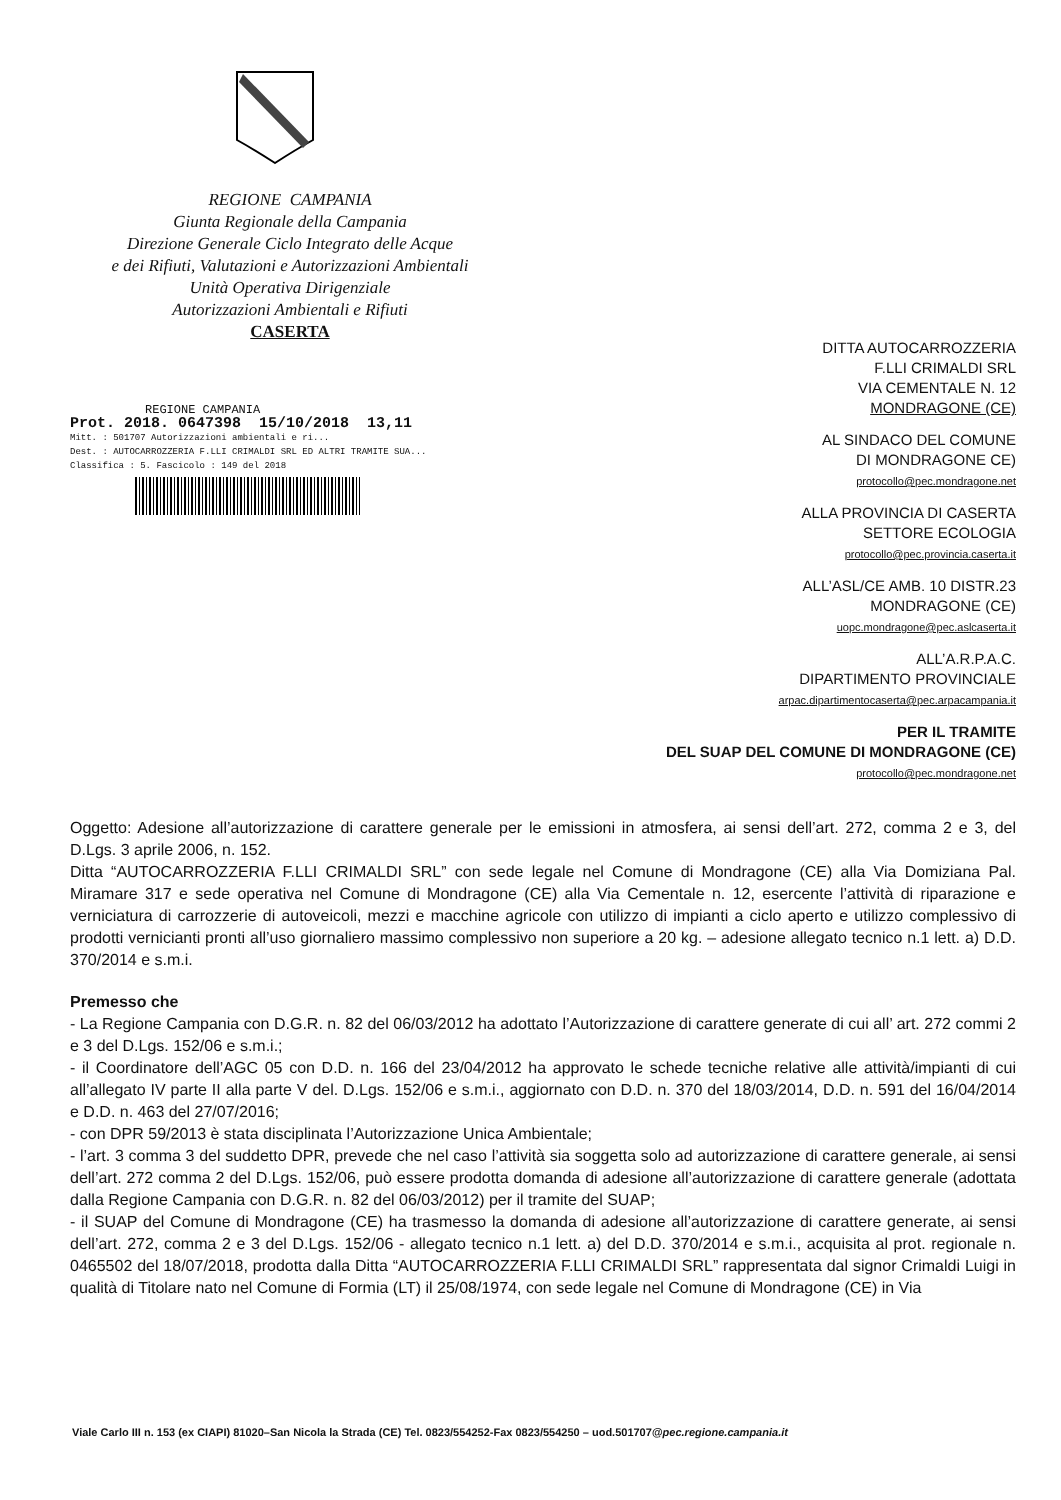REGIONE CAMPANIA
Giunta Regionale della Campania
Direzione Generale Ciclo Integrato delle Acque
e dei Rifiuti, Valutazioni e Autorizzazioni Ambientali
Unità Operativa Dirigenziale
Autorizzazioni Ambientali e Rifiuti
CASERTA
REGIONE CAMPANIA
Prot. 2018. 0647398 15/10/2018 13,11
Mitt. : 501707 Autorizzazioni ambientali e ri...
Dest. : AUTOCARROZZERIA F.LLI CRIMALDI SRL ED ALTRI TRAMITE SUA...
Classifica : 5. Fascicolo : 149 del 2018
DITTA AUTOCARROZZERIA
F.LLI CRIMALDI SRL
VIA CEMENTALE N. 12
MONDRAGONE (CE)
AL SINDACO DEL COMUNE
DI MONDRAGONE CE)
protocollo@pec.mondragone.net
ALLA PROVINCIA DI CASERTA
SETTORE ECOLOGIA
protocollo@pec.provincia.caserta.it
ALL’ASL/CE AMB. 10 DISTR.23
MONDRAGONE (CE)
uopc.mondragone@pec.aslcaserta.it
ALL’A.R.P.A.C.
DIPARTIMENTO PROVINCIALE
arpac.dipartimentocaserta@pec.arpacampania.it
PER IL TRAMITE
DEL SUAP DEL COMUNE DI MONDRAGONE (CE)
protocollo@pec.mondragone.net
Oggetto: Adesione all’autorizzazione di carattere generale per le emissioni in atmosfera, ai sensi dell’art. 272, comma 2 e 3, del D.Lgs. 3 aprile 2006, n. 152.
Ditta “AUTOCARROZZERIA F.LLI CRIMALDI SRL” con sede legale nel Comune di Mondragone (CE) alla Via Domiziana Pal. Miramare 317 e sede operativa nel Comune di Mondragone (CE) alla Via Cementale n. 12, esercente l’attività di riparazione e verniciatura di carrozzerie di autoveicoli, mezzi e macchine agricole con utilizzo di impianti a ciclo aperto e utilizzo complessivo di prodotti vernicianti pronti all’uso giornaliero massimo complessivo non superiore a 20 kg. – adesione allegato tecnico n.1 lett. a) D.D. 370/2014 e s.m.i.
Premesso che
- La Regione Campania con D.G.R. n. 82 del 06/03/2012 ha adottato l’Autorizzazione di carattere generate di cui all’ art. 272 commi 2 e 3 del D.Lgs. 152/06 e s.m.i.;
- il Coordinatore dell’AGC 05 con D.D. n. 166 del 23/04/2012 ha approvato le schede tecniche relative alle attività/impianti di cui all’allegato IV parte II alla parte V del. D.Lgs. 152/06 e s.m.i., aggiornato con D.D. n. 370 del 18/03/2014, D.D. n. 591 del 16/04/2014 e D.D. n. 463 del 27/07/2016;
- con DPR 59/2013 è stata disciplinata l’Autorizzazione Unica Ambientale;
- l’art. 3 comma 3 del suddetto DPR, prevede che nel caso l’attività sia soggetta solo ad autorizzazione di carattere generale, ai sensi dell’art. 272 comma 2 del D.Lgs. 152/06, può essere prodotta domanda di adesione all’autorizzazione di carattere generale (adottata dalla Regione Campania con D.G.R. n. 82 del 06/03/2012) per il tramite del SUAP;
- il SUAP del Comune di Mondragone (CE) ha trasmesso la domanda di adesione all’autorizzazione di carattere generate, ai sensi dell’art. 272, comma 2 e 3 del D.Lgs. 152/06 - allegato tecnico n.1 lett. a) del D.D. 370/2014 e s.m.i., acquisita al prot. regionale n. 0465502 del 18/07/2018, prodotta dalla Ditta “AUTOCARROZZERIA F.LLI CRIMALDI SRL” rappresentata dal signor Crimaldi Luigi in qualità di Titolare nato nel Comune di Formia (LT) il 25/08/1974, con sede legale nel Comune di Mondragone (CE) in Via
Viale Carlo III n. 153 (ex CIAPI) 81020–San Nicola la Strada (CE) Tel. 0823/554252-Fax 0823/554250 – uod.501707@pec.regione.campania.it